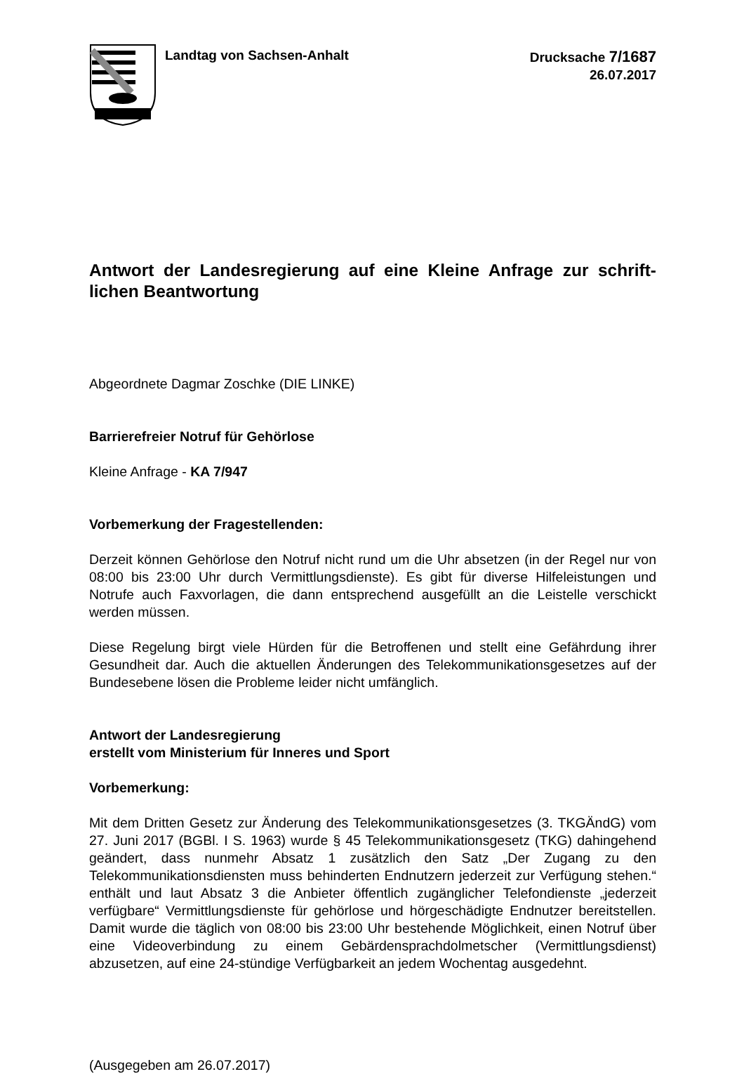Landtag von Sachsen-Anhalt Drucksache 7/1687
26.07.2017
Antwort der Landesregierung auf eine Kleine Anfrage zur schrift­lichen Beantwortung
Abgeordnete Dagmar Zoschke (DIE LINKE)
Barrierefreier Notruf für Gehörlose
Kleine Anfrage - KA 7/947
Vorbemerkung der Fragestellenden:
Derzeit können Gehörlose den Notruf nicht rund um die Uhr absetzen (in der Regel nur von 08:00 bis 23:00 Uhr durch Vermittlungsdienste). Es gibt für diverse Hilfeleis­tungen und Notrufe auch Faxvorlagen, die dann entsprechend ausgefüllt an die Lei­stelle verschickt werden müssen.
Diese Regelung birgt viele Hürden für die Betroffenen und stellt eine Gefährdung ih­rer Gesundheit dar. Auch die aktuellen Änderungen des Telekommunikationsgeset­zes auf der Bundesebene lösen die Probleme leider nicht umfänglich.
Antwort der Landesregierung
erstellt vom Ministerium für Inneres und Sport
Vorbemerkung:
Mit dem Dritten Gesetz zur Änderung des Telekommunikationsgesetzes (3. TKGÄndG) vom 27. Juni 2017 (BGBl. I S. 1963) wurde § 45 Telekommunikati­onsgesetz (TKG) dahingehend geändert, dass nunmehr Absatz 1 zusätzlich den Satz „Der Zugang zu den Telekommunikationsdiensten muss behinderten Endnut­zern jederzeit zur Verfügung stehen.“ enthält und laut Absatz 3 die Anbieter öffentlich zugänglicher Telefondienste „jederzeit verfügbare“ Vermittlungsdienste für gehörlose und hörgeschädigte Endnutzer bereitstellen. Damit wurde die täglich von 08:00 bis 23:00 Uhr bestehende Möglichkeit, einen Notruf über eine Videoverbindung zu einem Gebärdensprachdolmetscher (Vermittlungsdienst) abzusetzen, auf eine 24-stündige Verfügbarkeit an jedem Wochentag ausgedehnt.
(Ausgegeben am 26.07.2017)